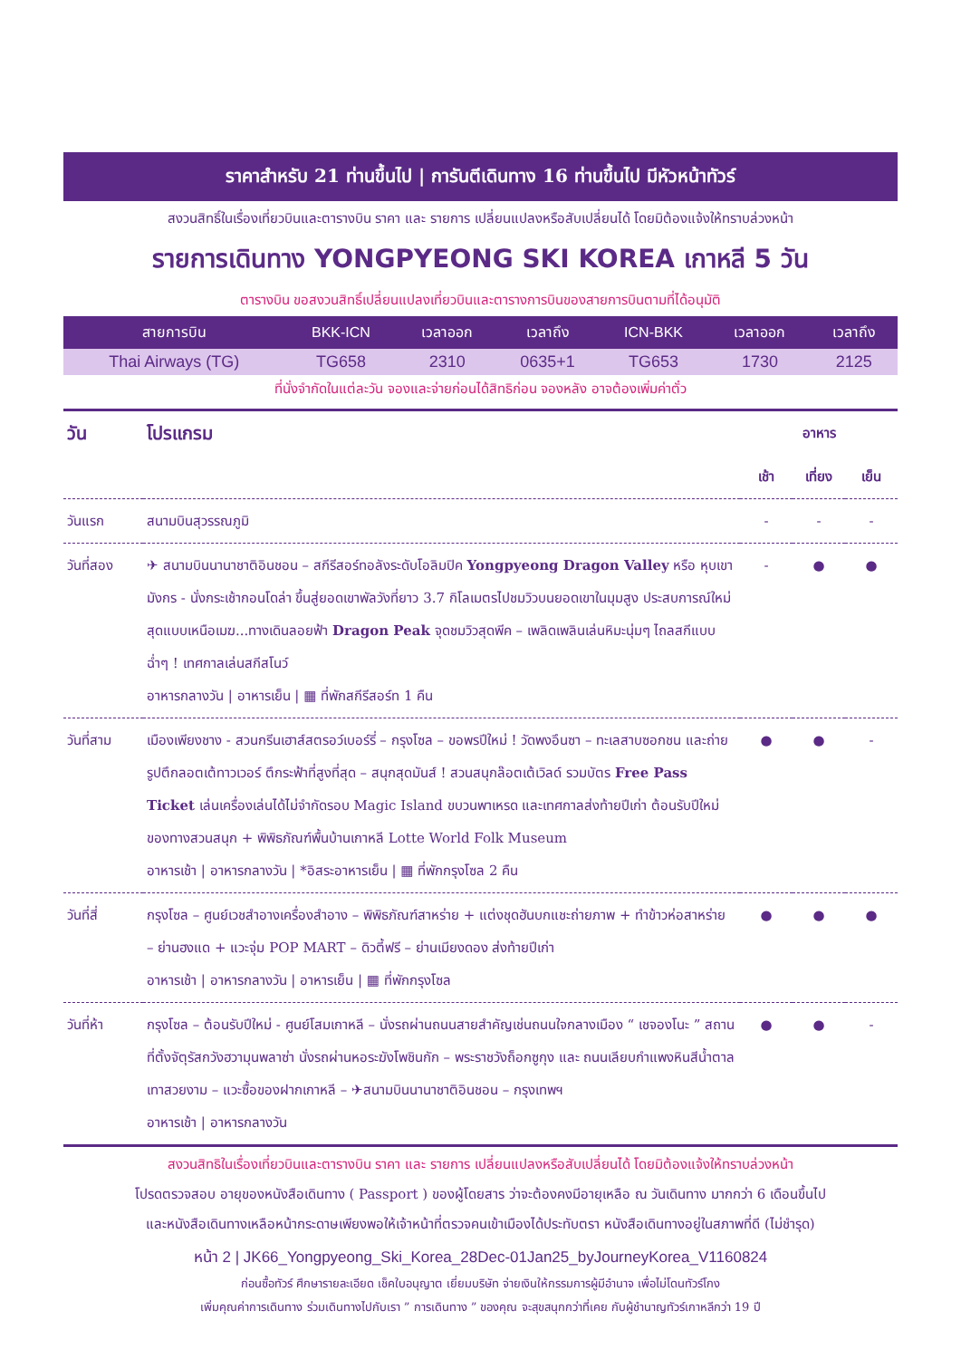ราคาสำหรับ 21 ท่านขึ้นไป | การันตีเดินทาง 16 ท่านขึ้นไป มีหัวหน้าทัวร์
สงวนสิทธิ์ในเรื่องเที่ยวบินและตารางบิน ราคา และ รายการ เปลี่ยนแปลงหรือสับเปลี่ยนได้ โดยมิต้องแจ้งให้ทราบล่วงหน้า
รายการเดินทาง YONGPYEONG SKI KOREA เกาหลี 5 วัน
ตารางบิน ขอสงวนสิทธิ์เปลี่ยนแปลงเที่ยวบินและตารางการบินของสายการบินตามที่ได้อนุมัติ
| สายการบิน | BKK-ICN | เวลาออก | เวลาถึง | ICN-BKK | เวลาออก | เวลาถึง |
| --- | --- | --- | --- | --- | --- | --- |
| Thai Airways (TG) | TG658 | 2310 | 0635+1 | TG653 | 1730 | 2125 |
ที่นั่งจำกัดในแต่ละวัน จองและจ่ายก่อนได้สิทธิก่อน จองหลัง อาจต้องเพิ่มค่าตั๋ว
| วัน | โปรแกรม | อาหาร | | |
| --- | --- | --- | --- | --- |
| | | เช้า | เที่ยง | เย็น |
| วันแรก | สนามบินสุวรรณภูมิ | - | - | - |
| วันที่สอง | ✈ สนามบินนานาชาติอินชอน – สกีรีสอร์ทอลังระดับโอลิมปิค Yongpyeong Dragon Valley หรือ หุบเขามังกร - นั่งกระเช้ากอนโดล่า ขึ้นสู่ยอดเขาพัลวังที่ยาว 3.7 กิโลเมตรไปชมวิวบนยอดเขาในมุมสูง ประสบการณ์ใหม่สุดแบบเหนือเมฆ...ทางเดินลอยฟ้า Dragon Peak จุดชมวิวสุดพีค – เพลิดเพลินเล่นหิมะนุ่มๆ ไถลสกีแบบฉ่ำๆ ! เทศกาลเล่นสกีสโนว์ อาหารกลางวัน / อาหารเย็น / ▦ ที่พักสกีรีสอร์ท 1 คืน | - | ● | ● |
| วันที่สาม | เมืองเพียงชาง - สวนกรีนเฮาส์สตรอว์เบอร์รี่ – กรุงโซล – ขอพรปีใหม่ ! วัดพงอึนซา – ทะเลสาบซอกชน และถ่ายรูปตึกลอตเต้ทาวเวอร์ ตึกระฟ้าที่สูงที่สุด – สนุกสุดมันส์ ! สวนสนุกล๊อตเต้เวิลด์ รวมบัตร Free Pass Ticket เล่นเครื่องเล่นได้ไม่จำกัดรอบ Magic Island ขบวนพาเหรด และเทศกาลส่งท้ายปีเก่า ต้อนรับปีใหม่ของทางสวนสนุก + พิพิธภัณฑ์พื้นบ้านเกาหลี Lotte World Folk Museum อาหารเช้า / อาหารกลางวัน / *อิสระอาหารเย็น / ▦ ที่พักกรุงโซล 2 คืน | ● | ● | - |
| วันที่สี่ | กรุงโซล – ศูนย์เวชสำอางเครื่องสำอาง – พิพิธภัณฑ์สาหร่าย + แต่งชุดฮันบกแชะถ่ายภาพ + ทำข้าวห่อสาหร่าย – ย่านฮงแด + แวะจุ่ม POP MART – ดิวตี้ฟรี – ย่านเมียงดอง ส่งท้ายปีเก่า อาหารเช้า / อาหารกลางวัน / อาหารเย็น / ▦ ที่พักกรุงโซล | ● | ● | ● |
| วันที่ห้า | กรุงโซล – ต้อนรับปีใหม่ - ศูนย์โสมเกาหลี – นั่งรถผ่านถนนสายสำคัญเช่นถนนใจกลางเมือง “ เชจองโนะ ” สถานที่ตั้งจัตุรัสกวังฮวามุนพลาซ่า นั่งรถผ่านหอระฆังโพชินกัก – พระราชวังถ็อกซูกุง และ ถนนเลียบกำแพงหินสีน้ำตาลเทาสวยงาม – แวะซื้อของฝากเกาหลี – ✈สนามบินนานาชาติอินชอน – กรุงเทพฯ อาหารเช้า / อาหารกลางวัน | ● | ● | - |
สงวนสิทธิในเรื่องเที่ยวบินและตารางบิน ราคา และ รายการ เปลี่ยนแปลงหรือสับเปลี่ยนได้ โดยมิต้องแจ้งให้ทราบล่วงหน้า
โปรดตรวจสอบ อายุของหนังสือเดินทาง ( Passport ) ของผู้โดยสาร ว่าจะต้องคงมีอายุเหลือ ณ วันเดินทาง มากกว่า 6 เดือนขึ้นไป
และหนังสือเดินทางเหลือหน้ากระดาษเพียงพอให้เจ้าหน้าที่ตรวจคนเข้าเมืองได้ประทับตรา หนังสือเดินทางอยู่ในสภาพที่ดี (ไม่ชำรุด)
หน้า 2 | JK66_Yongpyeong_Ski_Korea_28Dec-01Jan25_byJourneyKorea_V1160824
ก่อนซื้อทัวร์ ศึกษารายละเอียด เช็คใบอนุญาต เยี่ยมบริษัท จ่ายเงินให้กรรมการผู้มีอำนาจ เพื่อไม่โดนทัวร์โกง
เพิ่มคุณค่าการเดินทาง ร่วมเดินทางไปกับเรา ” การเดินทาง ” ของคุณ จะสุขสนุกกว่าที่เคย กับผู้ชำนาญทัวร์เกาหลีกว่า 19 ปี